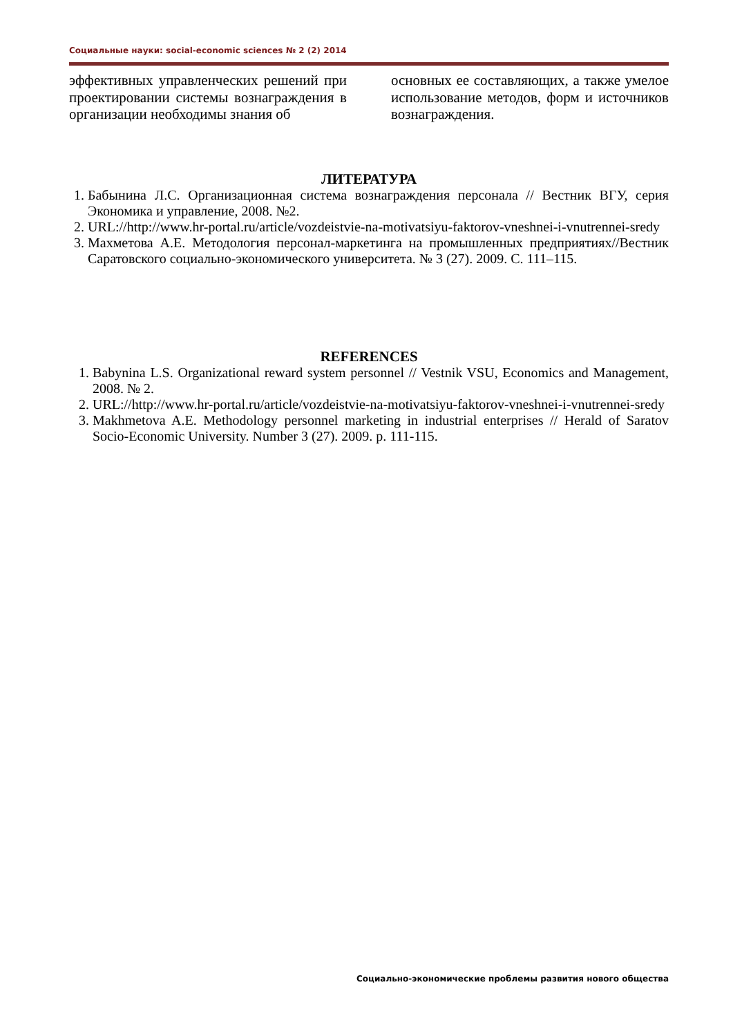Социальные науки: social-economic sciences № 2 (2) 2014
эффективных управленческих решений при проектировании системы вознаграждения в организации необходимы знания об
основных ее составляющих, а также умелое использование методов, форм и источников вознаграждения.
ЛИТЕРАТУРА
1. Бабынина Л.С. Организационная система вознаграждения персонала // Вестник ВГУ, серия Экономика и управление, 2008. №2.
2. URL://http://www.hr-portal.ru/article/vozdeistvie-na-motivatsiyu-faktorov-vneshnei-i-vnutrennei-sredy
3. Махметова А.Е. Методология персонал-маркетинга на промышленных предприятиях//Вестник Саратовского социально-экономического университета. № 3 (27). 2009. С. 111–115.
REFERENCES
1. Babynina L.S. Organizational reward system personnel // Vestnik VSU, Economics and Management, 2008. № 2.
2. URL://http://www.hr-portal.ru/article/vozdeistvie-na-motivatsiyu-faktorov-vneshnei-i-vnutrennei-sredy
3. Makhmetova A.E. Methodology personnel marketing in industrial enterprises // Herald of Saratov Socio-Economic University. Number 3 (27). 2009. p. 111-115.
Социально-экономические проблемы развития нового общества